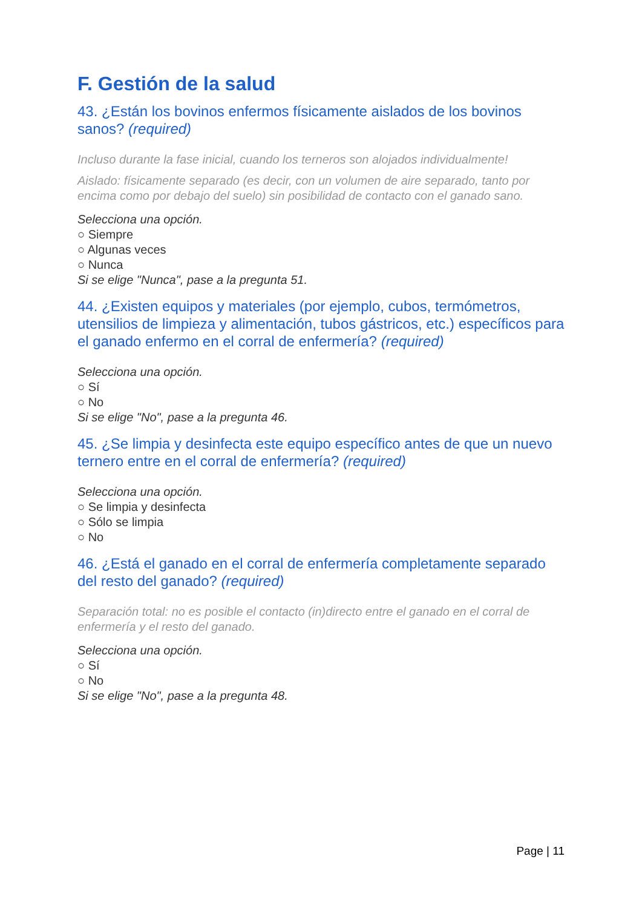F. Gestión de la salud
43. ¿Están los bovinos enfermos físicamente aislados de los bovinos sanos? (required)
Incluso durante la fase inicial, cuando los terneros son alojados individualmente!
Aislado: físicamente separado (es decir, con un volumen de aire separado, tanto por encima como por debajo del suelo) sin posibilidad de contacto con el ganado sano.
Selecciona una opción.
○ Siempre
○ Algunas veces
○ Nunca
Si se elige "Nunca", pase a la pregunta 51.
44. ¿Existen equipos y materiales (por ejemplo, cubos, termómetros, utensilios de limpieza y alimentación, tubos gástricos, etc.) específicos para el ganado enfermo en el corral de enfermería? (required)
Selecciona una opción.
○ Sí
○ No
Si se elige "No", pase a la pregunta 46.
45. ¿Se limpia y desinfecta este equipo específico antes de que un nuevo ternero entre en el corral de enfermería? (required)
Selecciona una opción.
○ Se limpia y desinfecta
○ Sólo se limpia
○ No
46. ¿Está el ganado en el corral de enfermería completamente separado del resto del ganado? (required)
Separación total: no es posible el contacto (in)directo entre el ganado en el corral de enfermería y el resto del ganado.
Selecciona una opción.
○ Sí
○ No
Si se elige "No", pase a la pregunta 48.
Page | 11